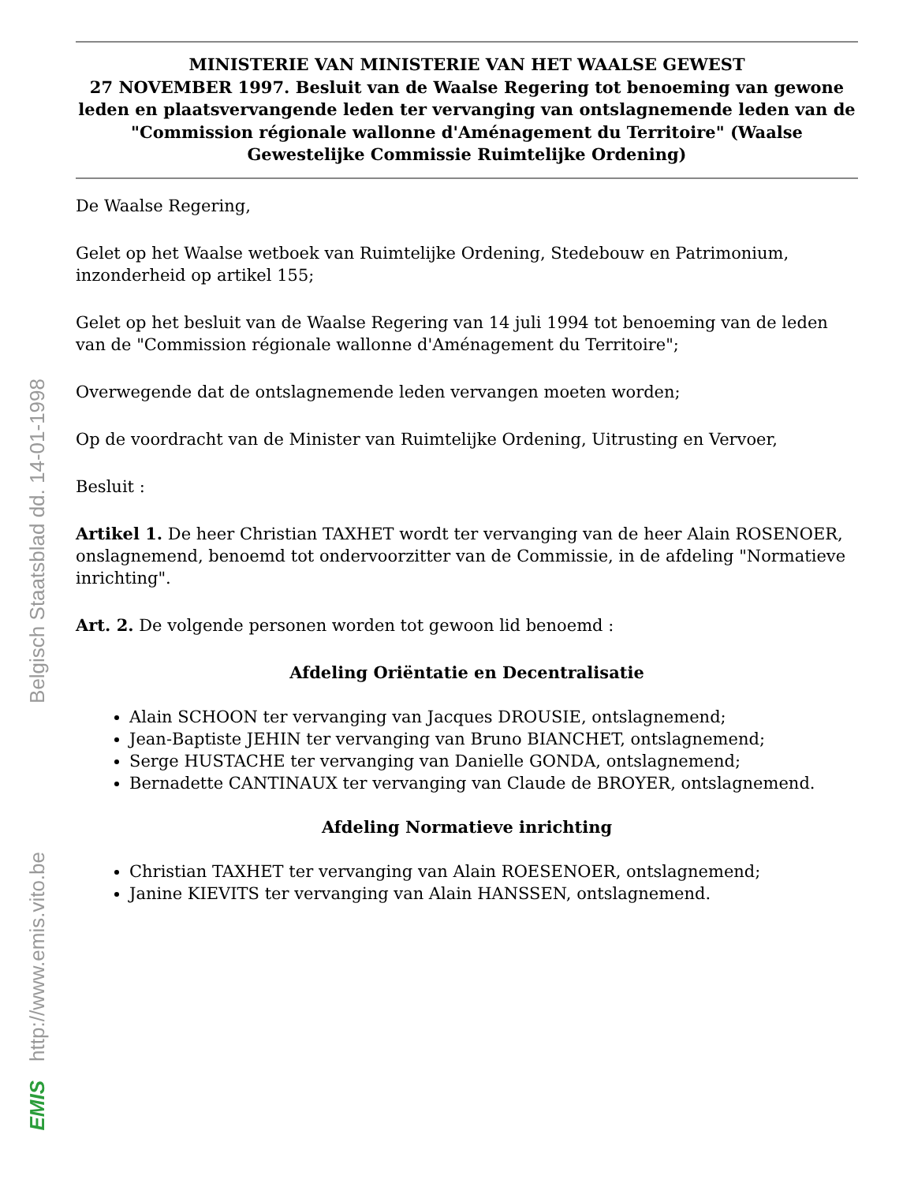Belgisch Staatsblad dd. 14-01-1998
http://www.emis.vito.be
EMIS
MINISTERIE VAN MINISTERIE VAN HET WAALSE GEWEST
27 NOVEMBER 1997. Besluit van de Waalse Regering tot benoeming van gewone leden en plaatsvervangende leden ter vervanging van ontslagnemende leden van de "Commission régionale wallonne d'Aménagement du Territoire" (Waalse Gewestelijke Commissie Ruimtelijke Ordening)
De Waalse Regering,
Gelet op het Waalse wetboek van Ruimtelijke Ordening, Stedebouw en Patrimonium, inzonderheid op artikel 155;
Gelet op het besluit van de Waalse Regering van 14 juli 1994 tot benoeming van de leden van de "Commission régionale wallonne d'Aménagement du Territoire";
Overwegende dat de ontslagnemende leden vervangen moeten worden;
Op de voordracht van de Minister van Ruimtelijke Ordening, Uitrusting en Vervoer,
Besluit :
Artikel 1. De heer Christian TAXHET wordt ter vervanging van de heer Alain ROSENOER, onslagnemend, benoemd tot ondervoorzitter van de Commissie, in de afdeling "Normatieve inrichting".
Art. 2. De volgende personen worden tot gewoon lid benoemd :
Afdeling Oriëntatie en Decentralisatie
Alain SCHOON ter vervanging van Jacques DROUSIE, ontslagnemend;
Jean-Baptiste JEHIN ter vervanging van Bruno BIANCHET, ontslagnemend;
Serge HUSTACHE ter vervanging van Danielle GONDA, ontslagnemend;
Bernadette CANTINAUX ter vervanging van Claude de BROYER, ontslagnemend.
Afdeling Normatieve inrichting
Christian TAXHET ter vervanging van Alain ROESENOER, ontslagnemend;
Janine KIEVITS ter vervanging van Alain HANSSEN, ontslagnemend.